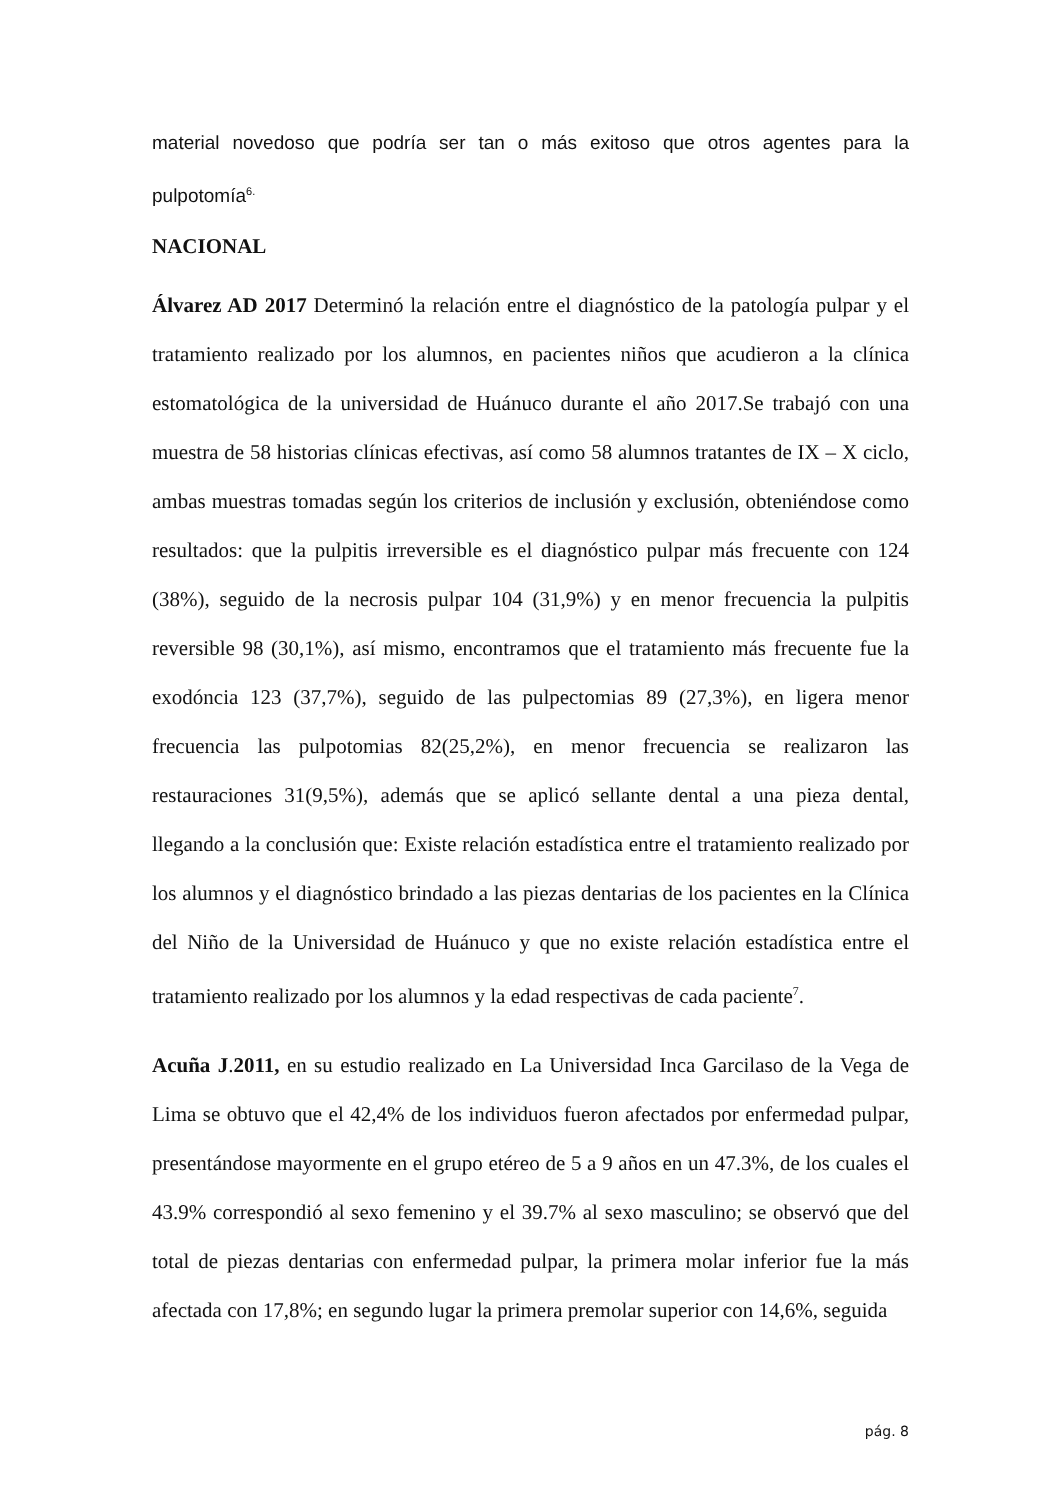material novedoso que podría ser tan o más exitoso que otros agentes para la pulpotomía<sup>6.</sup>
NACIONAL
Álvarez AD 2017 Determinó la relación entre el diagnóstico de la patología pulpar y el tratamiento realizado por los alumnos, en pacientes niños que acudieron a la clínica estomatológica de la universidad de Huánuco durante el año 2017.Se trabajó con una muestra de 58 historias clínicas efectivas, así como 58 alumnos tratantes de IX – X ciclo, ambas muestras tomadas según los criterios de inclusión y exclusión, obteniéndose como resultados: que la pulpitis irreversible es el diagnóstico pulpar más frecuente con 124 (38%), seguido de la necrosis pulpar 104 (31,9%) y en menor frecuencia la pulpitis reversible 98 (30,1%), así mismo, encontramos que el tratamiento más frecuente fue la exodóncia 123 (37,7%), seguido de las pulpectomias 89 (27,3%), en ligera menor frecuencia las pulpotomias 82(25,2%), en menor frecuencia se realizaron las restauraciones 31(9,5%), además que se aplicó sellante dental a una pieza dental, llegando a la conclusión que: Existe relación estadística entre el tratamiento realizado por los alumnos y el diagnóstico brindado a las piezas dentarias de los pacientes en la Clínica del Niño de la Universidad de Huánuco y que no existe relación estadística entre el tratamiento realizado por los alumnos y la edad respectivas de cada paciente<sup>7</sup>.
Acuña J.2011, en su estudio realizado en La Universidad Inca Garcilaso de la Vega de Lima se obtuvo que el 42,4% de los individuos fueron afectados por enfermedad pulpar, presentándose mayormente en el grupo etéreo de 5 a 9 años en un 47.3%, de los cuales el 43.9% correspondió al sexo femenino y el 39.7% al sexo masculino; se observó que del total de piezas dentarias con enfermedad pulpar, la primera molar inferior fue la más afectada con 17,8%; en segundo lugar la primera premolar superior con 14,6%, seguida
pág. 8